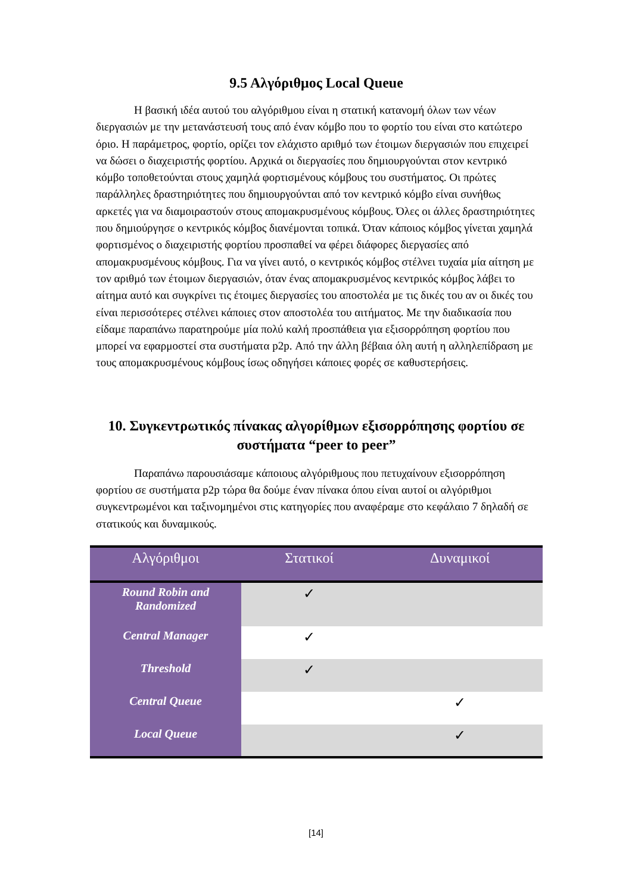9.5 Αλγόριθμος Local Queue
Η βασική ιδέα αυτού του αλγόριθμου είναι η στατική κατανομή όλων των νέων διεργασιών με την μετανάστευσή τους από έναν κόμβο που το φορτίο του είναι στο κατώτερο όριο. Η παράμετρος, φορτίο, ορίζει τον ελάχιστο αριθμό των έτοιμων διεργασιών που επιχειρεί να δώσει ο διαχειριστής φορτίου. Αρχικά οι διεργασίες που δημιουργούνται στον κεντρικό κόμβο τοποθετούνται στους χαμηλά φορτισμένους κόμβους του συστήματος. Οι πρώτες παράλληλες δραστηριότητες που δημιουργούνται από τον κεντρικό κόμβο είναι συνήθως αρκετές για να διαμοιραστούν στους απομακρυσμένους κόμβους. Όλες οι άλλες δραστηριότητες που δημιούργησε ο κεντρικός κόμβος διανέμονται τοπικά. Όταν κάποιος κόμβος γίνεται χαμηλά φορτισμένος ο διαχειριστής φορτίου προσπαθεί να φέρει διάφορες διεργασίες από απομακρυσμένους κόμβους. Για να γίνει αυτό, ο κεντρικός κόμβος στέλνει τυχαία μία αίτηση με τον αριθμό των έτοιμων διεργασιών, όταν ένας απομακρυσμένος κεντρικός κόμβος λάβει το αίτημα αυτό και συγκρίνει τις έτοιμες διεργασίες του αποστολέα με τις δικές του αν οι δικές του είναι περισσότερες στέλνει κάποιες στον αποστολέα του αιτήματος. Με την διαδικασία που είδαμε παραπάνω παρατηρούμε μία πολύ καλή προσπάθεια για εξισορρόπηση φορτίου που μπορεί να εφαρμοστεί στα συστήματα p2p. Από την άλλη βέβαια όλη αυτή η αλληλεπίδραση με τους απομακρυσμένους κόμβους ίσως οδηγήσει κάποιες φορές σε καθυστερήσεις.
10. Συγκεντρωτικός πίνακας αλγορίθμων εξισορρόπησης φορτίου σε συστήματα “peer to peer”
Παραπάνω παρουσιάσαμε κάποιους αλγόριθμους που πετυχαίνουν εξισορρόπηση φορτίου σε συστήματα p2p τώρα θα δούμε έναν πίνακα όπου είναι αυτοί οι αλγόριθμοι συγκεντρωμένοι και ταξινομημένοι στις κατηγορίες που αναφέραμε στο κεφάλαιο 7 δηλαδή σε στατικούς και δυναμικούς.
| Αλγόριθμοι | Στατικοί | Δυναμικοί |
| --- | --- | --- |
| Round Robin and Randomized | ✓ | |
| Central Manager | ✓ | |
| Threshold | ✓ | |
| Central Queue | | ✓ |
| Local Queue | | ✓ |
[14]